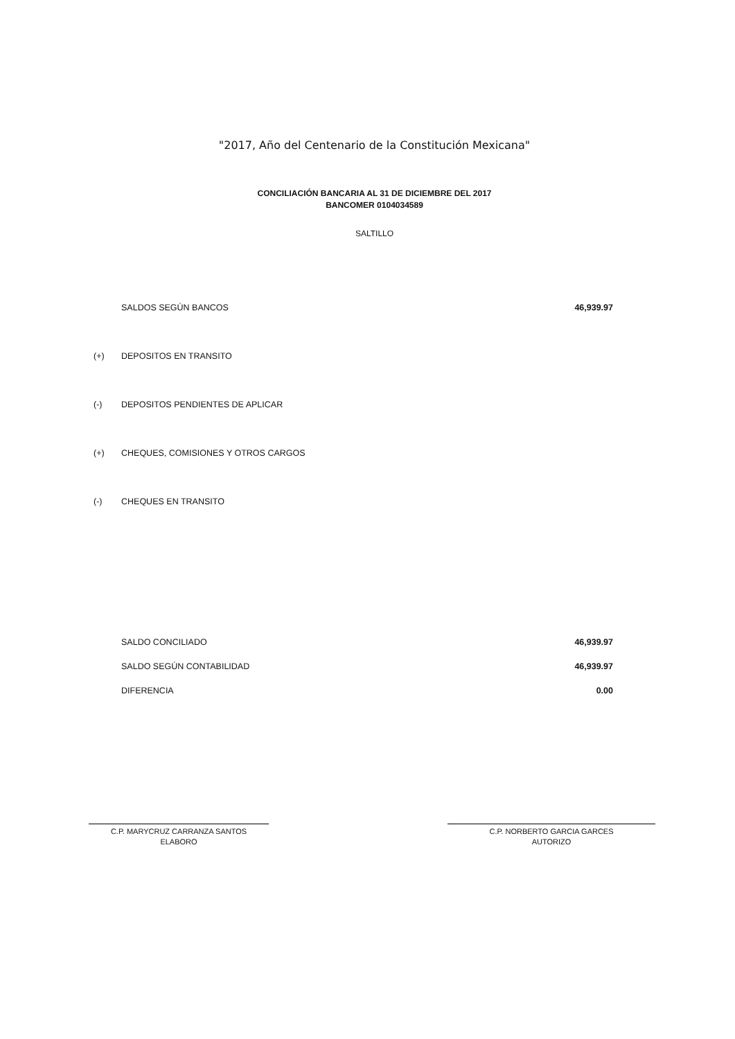"2017, Año del Centenario de la Constitución Mexicana"
CONCILIACIÓN BANCARIA AL 31 DE DICIEMBRE DEL 2017
BANCOMER 0104034589
SALTILLO
| | SALDOS SEGÚN BANCOS | 46,939.97 |
| (+) | DEPOSITOS EN TRANSITO | |
| (-) | DEPOSITOS PENDIENTES DE APLICAR | |
| (+) | CHEQUES, COMISIONES Y OTROS CARGOS | |
| (-) | CHEQUES EN TRANSITO | |
| | SALDO CONCILIADO | 46,939.97 |
| | SALDO SEGÚN CONTABILIDAD | 46,939.97 |
| | DIFERENCIA | 0.00 |
C.P. MARYCRUZ CARRANZA SANTOS
ELABORO
C.P. NORBERTO GARCIA GARCES
AUTORIZO